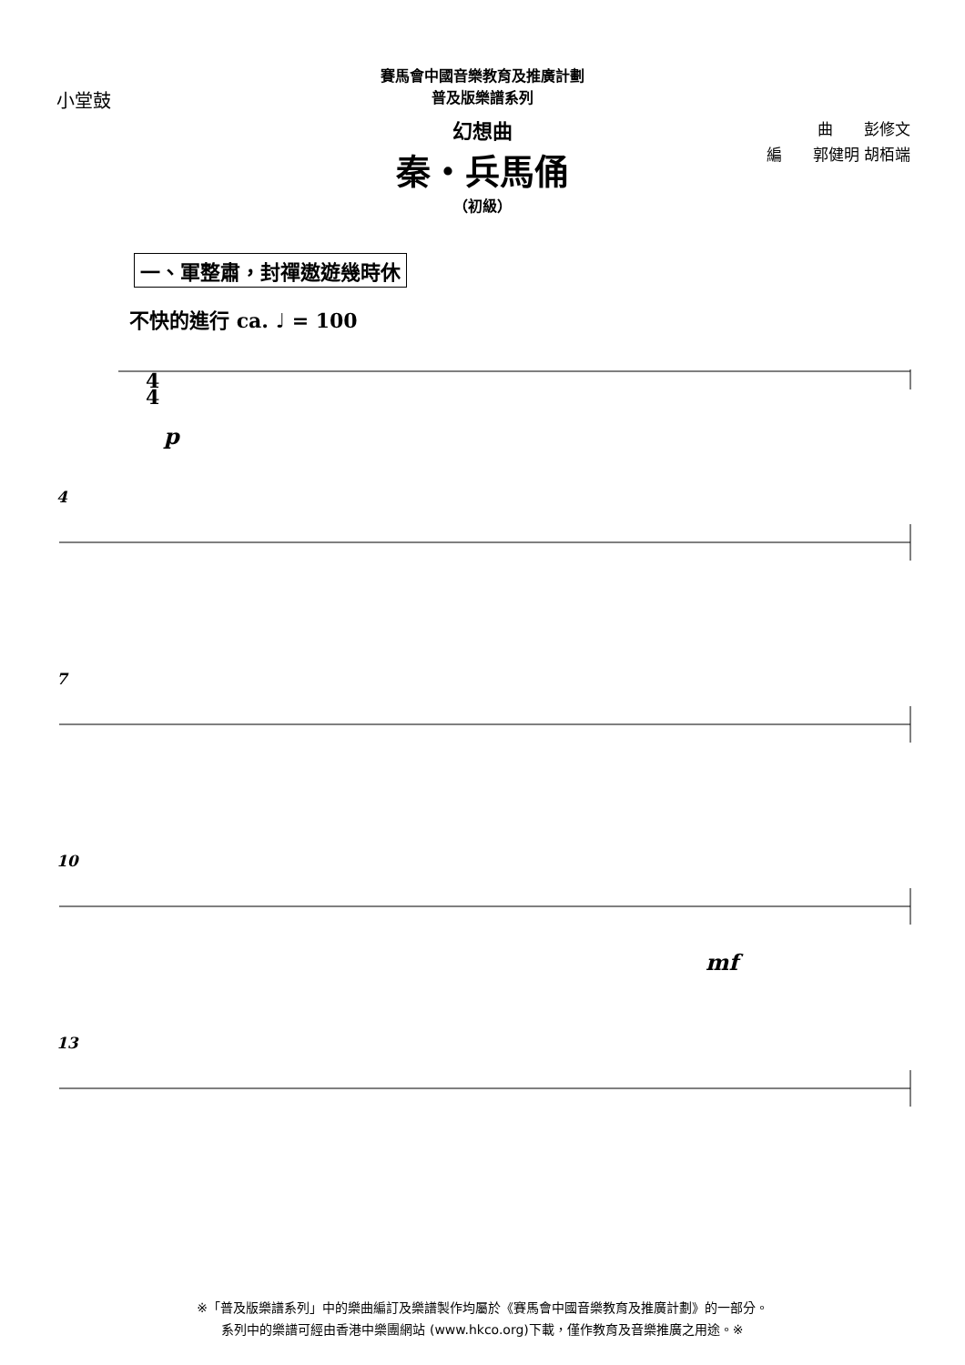小堂鼓
賽馬會中國音樂教育及推廣計劃
普及版樂譜系列
幻想曲
秦・兵馬俑
（初級）
曲　　彭修文
編　　郭健明 胡栢端
一、軍整肅，封禪遨遊幾時休
不快的進行 ca. ♩ = 100
4
4
p
4
7
10
mf
13
※「普及版樂譜系列」中的樂曲編訂及樂譜製作均屬於《賽馬會中國音樂教育及推廣計劃》的一部分。
系列中的樂譜可經由香港中樂團網站 (www.hkco.org)下載，僅作教育及音樂推廣之用途。※